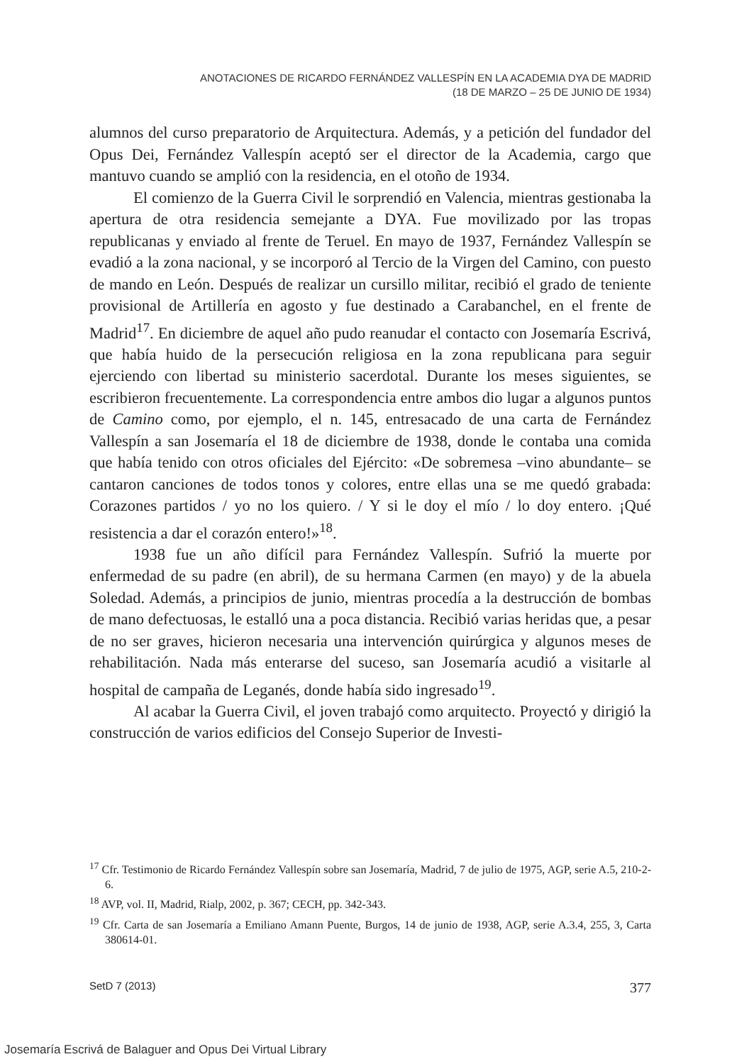ANOTACIONES DE RICARDO FERNÁNDEZ VALLESPÍN EN LA ACADEMIA DYA DE MADRID
(18 DE MARZO – 25 DE JUNIO DE 1934)
alumnos del curso preparatorio de Arquitectura. Además, y a petición del fundador del Opus Dei, Fernández Vallespín aceptó ser el director de la Academia, cargo que mantuvo cuando se amplió con la residencia, en el otoño de 1934.
El comienzo de la Guerra Civil le sorprendió en Valencia, mientras gestionaba la apertura de otra residencia semejante a DYA. Fue movilizado por las tropas republicanas y enviado al frente de Teruel. En mayo de 1937, Fernández Vallespín se evadió a la zona nacional, y se incorporó al Tercio de la Virgen del Camino, con puesto de mando en León. Después de realizar un cursillo militar, recibió el grado de teniente provisional de Artillería en agosto y fue destinado a Carabanchel, en el frente de Madrid<sup>17</sup>. En diciembre de aquel año pudo reanudar el contacto con Josemaría Escrivá, que había huido de la persecución religiosa en la zona republicana para seguir ejerciendo con libertad su ministerio sacerdotal. Durante los meses siguientes, se escribieron frecuentemente. La correspondencia entre ambos dio lugar a algunos puntos de Camino como, por ejemplo, el n. 145, entresacado de una carta de Fernández Vallespín a san Josemaría el 18 de diciembre de 1938, donde le contaba una comida que había tenido con otros oficiales del Ejército: «De sobremesa –vino abundante– se cantaron canciones de todos tonos y colores, entre ellas una se me quedó grabada: Corazones partidos / yo no los quiero. / Y si le doy el mío / lo doy entero. ¡Qué resistencia a dar el corazón entero!»<sup>18</sup>.
1938 fue un año difícil para Fernández Vallespín. Sufrió la muerte por enfermedad de su padre (en abril), de su hermana Carmen (en mayo) y de la abuela Soledad. Además, a principios de junio, mientras procedía a la destrucción de bombas de mano defectuosas, le estalló una a poca distancia. Recibió varias heridas que, a pesar de no ser graves, hicieron necesaria una intervención quirúrgica y algunos meses de rehabilitación. Nada más enterarse del suceso, san Josemaría acudió a visitarle al hospital de campaña de Leganés, donde había sido ingresado<sup>19</sup>.
Al acabar la Guerra Civil, el joven trabajó como arquitecto. Proyectó y dirigió la construcción de varios edificios del Consejo Superior de Investi-
<sup>17</sup> Cfr. Testimonio de Ricardo Fernández Vallespín sobre san Josemaría, Madrid, 7 de julio de 1975, AGP, serie A.5, 210-2-6.
<sup>18</sup> AVP, vol. II, Madrid, Rialp, 2002, p. 367; CECH, pp. 342-343.
<sup>19</sup> Cfr. Carta de san Josemaría a Emiliano Amann Puente, Burgos, 14 de junio de 1938, AGP, serie A.3.4, 255, 3, Carta 380614-01.
SetD 7 (2013) 377
Josemaría Escrivá de Balaguer and Opus Dei Virtual Library